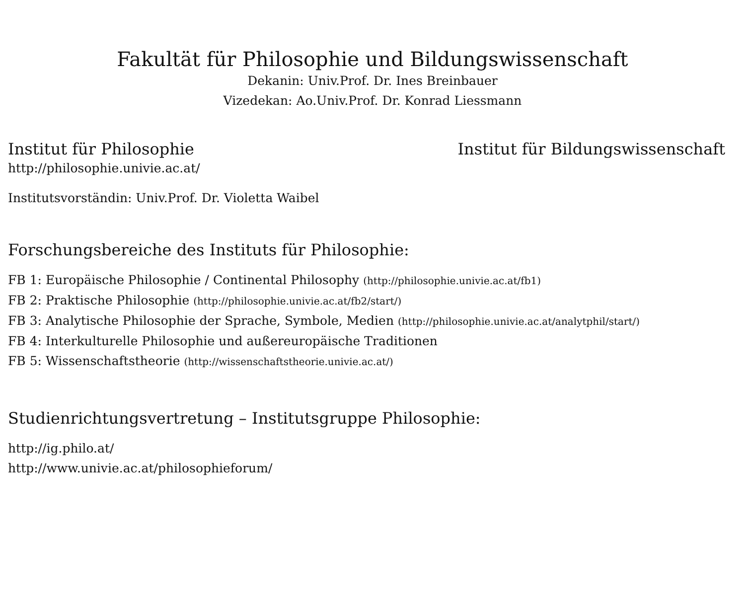Fakultät für Philosophie und Bildungswissenschaft
Dekanin: Univ.Prof. Dr. Ines Breinbauer
Vizedekan: Ao.Univ.Prof. Dr. Konrad Liessmann
Institut für Philosophie Institut für Bildungswissenschaft
http://philosophie.univie.ac.at/
Institutsvorständin: Univ.Prof. Dr. Violetta Waibel
Forschungsbereiche des Instituts für Philosophie:
FB 1: Europäische Philosophie / Continental Philosophy (http://philosophie.univie.ac.at/fb1)
FB 2: Praktische Philosophie (http://philosophie.univie.ac.at/fb2/start/)
FB 3: Analytische Philosophie der Sprache, Symbole, Medien (http://philosophie.univie.ac.at/analytphil/start/)
FB 4: Interkulturelle Philosophie und außereuropäische Traditionen
FB 5: Wissenschaftstheorie (http://wissenschaftstheorie.univie.ac.at/)
Studienrichtungsvertretung – Institutsgruppe Philosophie:
http://ig.philo.at/
http://www.univie.ac.at/philosophieforum/